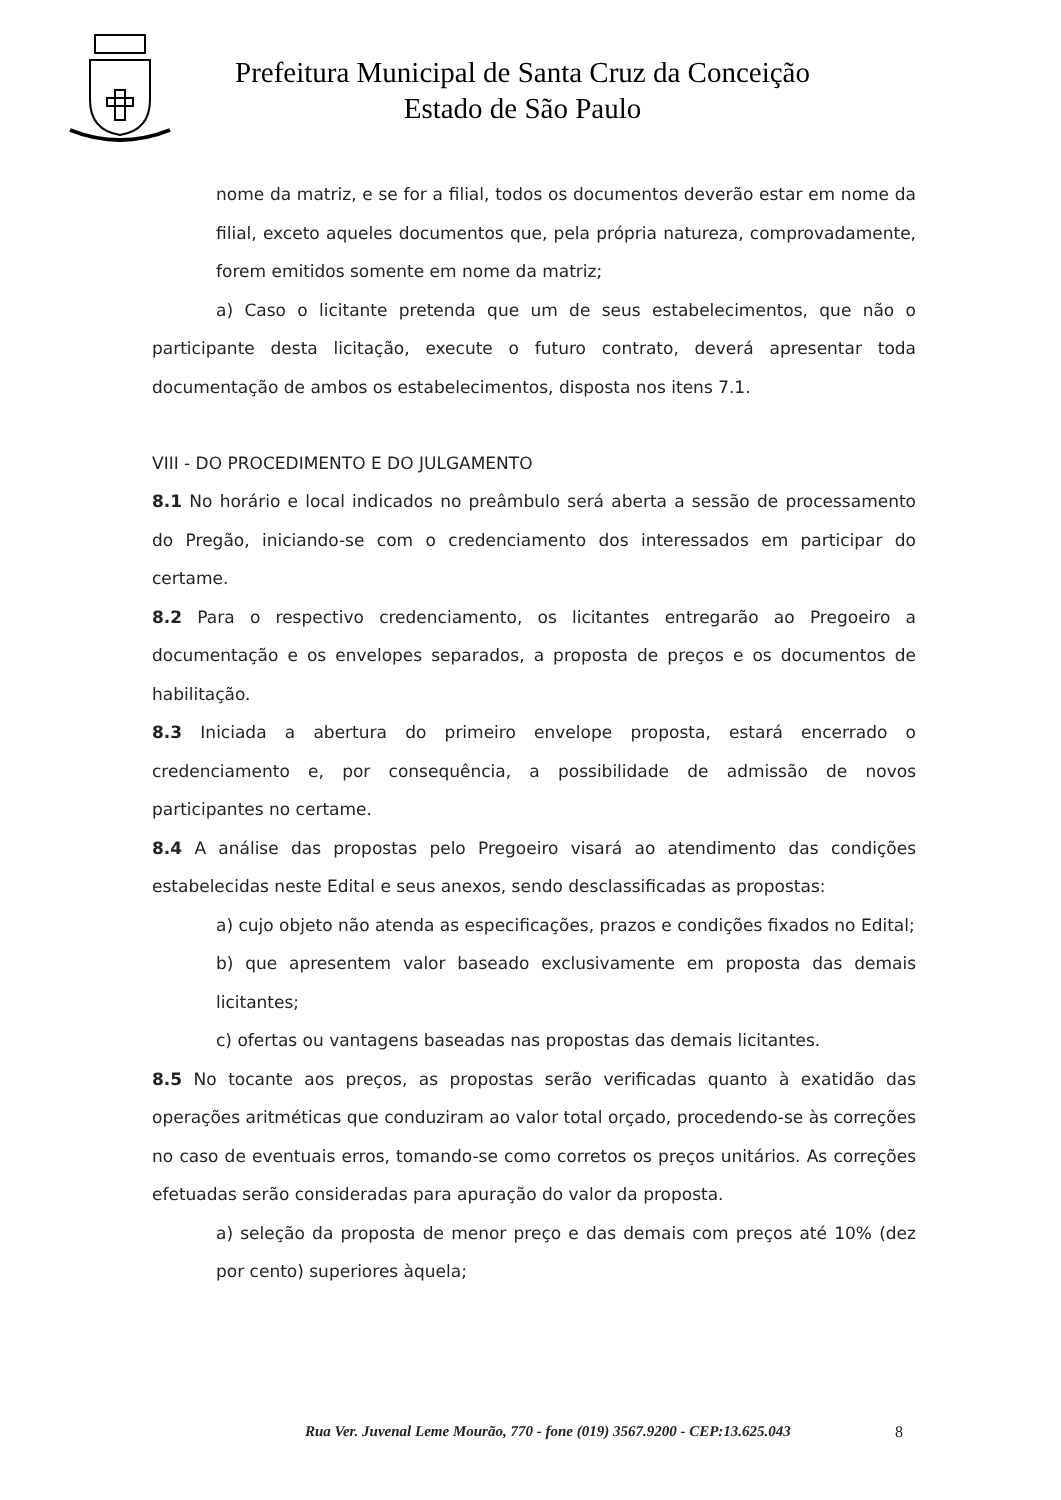Prefeitura Municipal de Santa Cruz da Conceição
Estado de São Paulo
nome da matriz, e se for a filial, todos os documentos deverão estar em nome da filial, exceto aqueles documentos que, pela própria natureza, comprovadamente, forem emitidos somente em nome da matriz;
a) Caso o licitante pretenda que um de seus estabelecimentos, que não o participante desta licitação, execute o futuro contrato, deverá apresentar toda documentação de ambos os estabelecimentos, disposta nos itens 7.1.
VIII - DO PROCEDIMENTO E DO JULGAMENTO
8.1 No horário e local indicados no preâmbulo será aberta a sessão de processamento do Pregão, iniciando-se com o credenciamento dos interessados em participar do certame.
8.2 Para o respectivo credenciamento, os licitantes entregarão ao Pregoeiro a documentação e os envelopes separados, a proposta de preços e os documentos de habilitação.
8.3 Iniciada a abertura do primeiro envelope proposta, estará encerrado o credenciamento e, por consequência, a possibilidade de admissão de novos participantes no certame.
8.4 A análise das propostas pelo Pregoeiro visará ao atendimento das condições estabelecidas neste Edital e seus anexos, sendo desclassificadas as propostas:
a) cujo objeto não atenda as especificações, prazos e condições fixados no Edital;
b) que apresentem valor baseado exclusivamente em proposta das demais licitantes;
c) ofertas ou vantagens baseadas nas propostas das demais licitantes.
8.5 No tocante aos preços, as propostas serão verificadas quanto à exatidão das operações aritméticas que conduziram ao valor total orçado, procedendo-se às correções no caso de eventuais erros, tomando-se como corretos os preços unitários. As correções efetuadas serão consideradas para apuração do valor da proposta.
a) seleção da proposta de menor preço e das demais com preços até 10% (dez por cento) superiores àquela;
Rua Ver. Juvenal Leme Mourão, 770 - fone (019) 3567.9200 - CEP:13.625.043
8